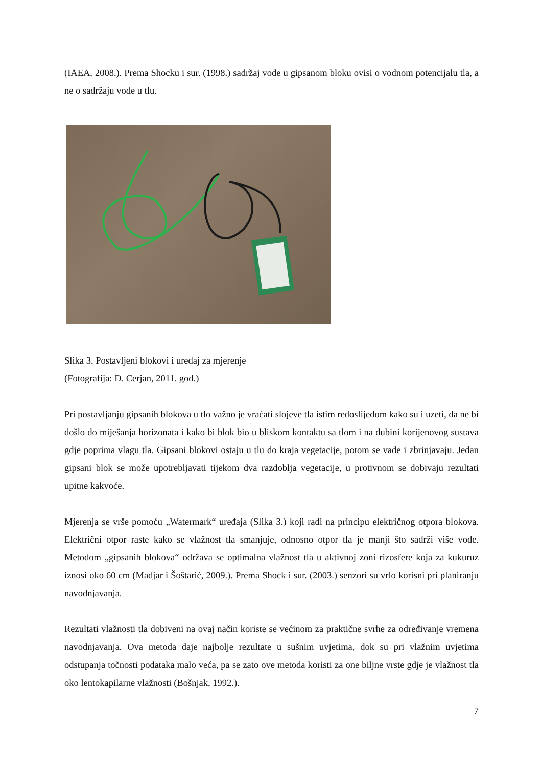(IAEA, 2008.). Prema Shocku i sur. (1998.) sadržaj vode u gipsanom bloku ovisi o vodnom potencijalu tla, a ne o sadržaju vode u tlu.
Slika 3. Postavljeni blokovi i uređaj za mjerenje
(Fotografija: D. Cerjan, 2011. god.)
Pri postavljanju gipsanih blokova u tlo važno je vraćati slojeve tla istim redoslijedom kako su i uzeti, da ne bi došlo do miješanja horizonata i kako bi blok bio u bliskom kontaktu sa tlom i na dubini korijenovog sustava gdje poprima vlagu tla. Gipsani blokovi ostaju u tlu do kraja vegetacije, potom se vade i zbrinjavaju. Jedan gipsani blok se može upotrebljavati tijekom dva razdoblja vegetacije, u protivnom se dobivaju rezultati upitne kakvoće.
Mjerenja se vrše pomoću „Watermark“ uređaja (Slika 3.) koji radi na principu električnog otpora blokova. Električni otpor raste kako se vlažnost tla smanjuje, odnosno otpor tla je manji što sadrži više vode. Metodom „gipsanih blokova“ održava se optimalna vlažnost tla u aktivnoj zoni rizosfere koja za kukuruz iznosi oko 60 cm (Madjar i Šoštarić, 2009.). Prema Shock i sur. (2003.) senzori su vrlo korisni pri planiranju navodnjavanja.
Rezultati vlažnosti tla dobiveni na ovaj način koriste se većinom za praktične svrhe za određivanje vremena navodnjavanja. Ova metoda daje najbolje rezultate u sušnim uvjetima, dok su pri vlažnim uvjetima odstupanja točnosti podataka malo veća, pa se zato ove metoda koristi za one biljne vrste gdje je vlažnost tla oko lentokapilarne vlažnosti (Bošnjak, 1992.).
7